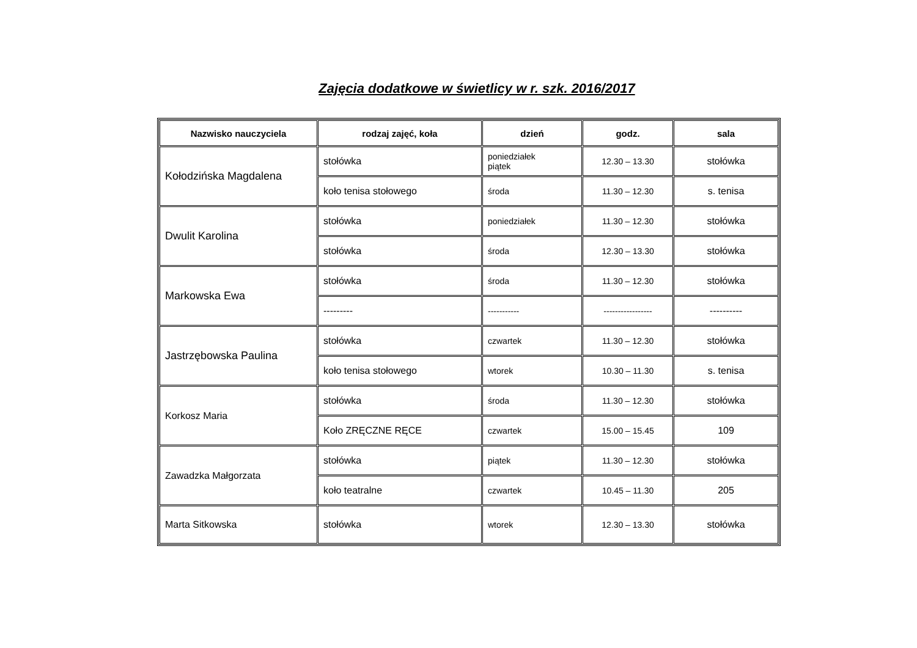Zajęcia dodatkowe w świetlicy w r. szk. 2016/2017
| Nazwisko nauczyciela | rodzaj zajęć, koła | dzień | godz. | sala |
| --- | --- | --- | --- | --- |
| Kołodzińska Magdalena | stołówka | poniedziałek piątek | 12.30 – 13.30 | stołówka |
| | koło tenisa stołowego | środa | 11.30 – 12.30 | s. tenisa |
| Dwulit Karolina | stołówka | poniedziałek | 11.30 – 12.30 | stołówka |
| | stołówka | środa | 12.30 – 13.30 | stołówka |
| Markowska Ewa | stołówka | środa | 11.30 – 12.30 | stołówka |
| | --------- | ----------- | ----------------- | ---------- |
| Jastrzębowska Paulina | stołówka | czwartek | 11.30 – 12.30 | stołówka |
| | koło tenisa stołowego | wtorek | 10.30 – 11.30 | s. tenisa |
| Korkosz Maria | stołówka | środa | 11.30 – 12.30 | stołówka |
| | Koło ZRĘCZNE RĘCE | czwartek | 15.00 – 15.45 | 109 |
| Zawadzka Małgorzata | stołówka | piątek | 11.30 – 12.30 | stołówka |
| | koło teatralne | czwartek | 10.45 – 11.30 | 205 |
| Marta Sitkowska | stołówka | wtorek | 12.30 – 13.30 | stołówka |